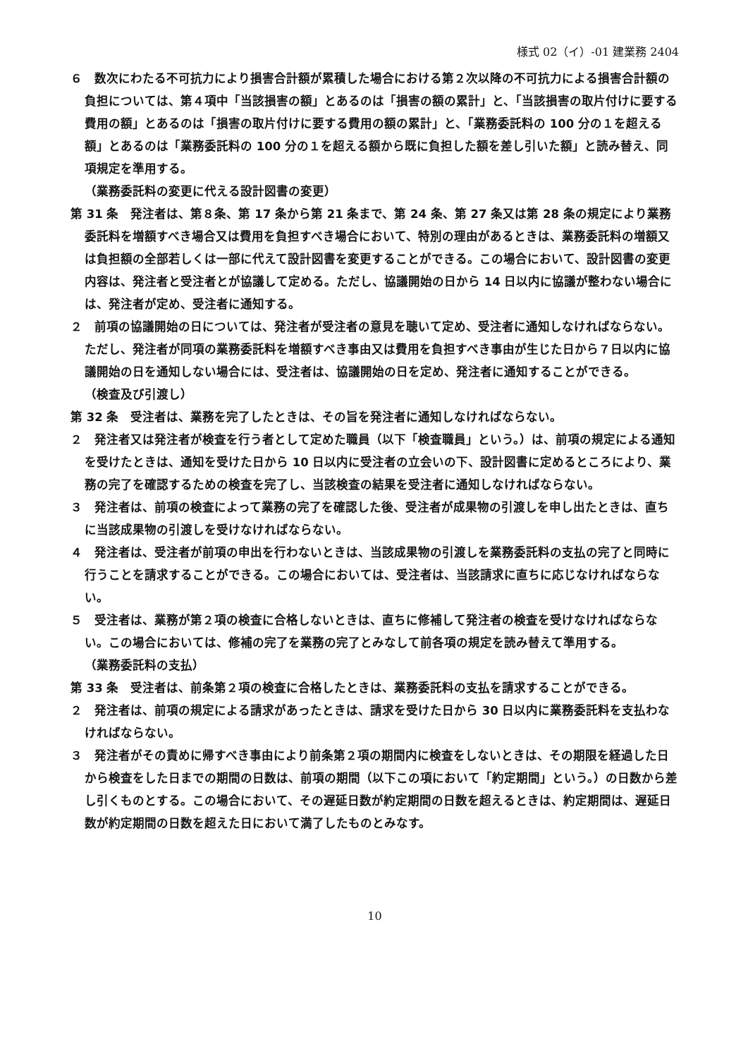様式 02（イ）-01 建業務 2404
６　数次にわたる不可抗力により損害合計額が累積した場合における第２次以降の不可抗力による損害合計額の負担については、第４項中「当該損害の額」とあるのは「損害の額の累計」と、「当該損害の取片付けに要する費用の額」とあるのは「損害の取片付けに要する費用の額の累計」と、「業務委託料の 100 分の１を超える額」とあるのは「業務委託料の 100 分の１を超える額から既に負担した額を差し引いた額」と読み替え、同項規定を準用する。
（業務委託料の変更に代える設計図書の変更）
第 31 条　発注者は、第８条、第 17 条から第 21 条まで、第 24 条、第 27 条又は第 28 条の規定により業務委託料を増額すべき場合又は費用を負担すべき場合において、特別の理由があるときは、業務委託料の増額又は負担額の全部若しくは一部に代えて設計図書を変更することができる。この場合において、設計図書の変更内容は、発注者と受注者とが協議して定める。ただし、協議開始の日から 14 日以内に協議が整わない場合には、発注者が定め、受注者に通知する。
２　前項の協議開始の日については、発注者が受注者の意見を聴いて定め、受注者に通知しなければならない。ただし、発注者が同項の業務委託料を増額すべき事由又は費用を負担すべき事由が生じた日から７日以内に協議開始の日を通知しない場合には、受注者は、協議開始の日を定め、発注者に通知することができる。
（検査及び引渡し）
第 32 条　受注者は、業務を完了したときは、その旨を発注者に通知しなければならない。
２　発注者又は発注者が検査を行う者として定めた職員（以下「検査職員」という。）は、前項の規定による通知を受けたときは、通知を受けた日から 10 日以内に受注者の立会いの下、設計図書に定めるところにより、業務の完了を確認するための検査を完了し、当該検査の結果を受注者に通知しなければならない。
３　発注者は、前項の検査によって業務の完了を確認した後、受注者が成果物の引渡しを申し出たときは、直ちに当該成果物の引渡しを受けなければならない。
４　発注者は、受注者が前項の申出を行わないときは、当該成果物の引渡しを業務委託料の支払の完了と同時に行うことを請求することができる。この場合においては、受注者は、当該請求に直ちに応じなければならない。
５　受注者は、業務が第２項の検査に合格しないときは、直ちに修補して発注者の検査を受けなければならない。この場合においては、修補の完了を業務の完了とみなして前各項の規定を読み替えて準用する。
（業務委託料の支払）
第 33 条　受注者は、前条第２項の検査に合格したときは、業務委託料の支払を請求することができる。
２　発注者は、前項の規定による請求があったときは、請求を受けた日から 30 日以内に業務委託料を支払わなければならない。
３　発注者がその責めに帰すべき事由により前条第２項の期間内に検査をしないときは、その期限を経過した日から検査をした日までの期間の日数は、前項の期間（以下この項において「約定期間」という。）の日数から差し引くものとする。この場合において、その遅延日数が約定期間の日数を超えるときは、約定期間は、遅延日数が約定期間の日数を超えた日において満了したものとみなす。
10